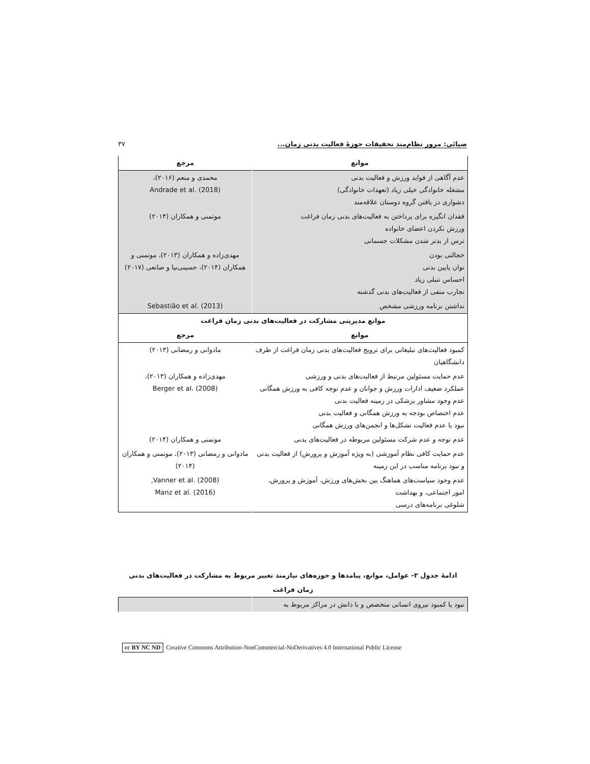ضیائی: مرور نظام‌مند تحقیقات حوزهٔ فعالیت بدنی زمان... ۳۷
| موانع | مرجع |
| --- | --- |
| عدم آگاهی از فواید ورزش و فعالیت بدنی مشغله خانوادگی خیلی زیاد (تعهدات خانوادگی) دشواری در یافتن گروه دوستان علاقه‌مند | محمدی و منعم (۲۰۱۶)، Andrade et al. (2018) |
| فقدان انگیزه برای پرداختن به فعالیت‌های بدنی زمان فراغت ورزش نکردن اعضای خانواده ترس از بدتر شدن مشکلات جسمانی | موتمنی و همکاران (۲۰۱۴) |
| خجالتی بودن توان پایین بدنی احساس تنبلی زیاد تجارب منفی از فعالیت‌های بدنی گذشته | مهدی‌زاده و همکاران (۲۰۱۳)، موتمنی و همکاران (۲۰۱۴)، حسینی‌نیا و صانعی (۲۰۱۷) |
| نداشتن برنامه ورزشی مشخص | Sebastião et al. (2013) |
| موانع مدیریتی مشارکت در فعالیت‌های بدنی زمان فراغت | |
| موانع | مرجع |
| کمبود فعالیت‌های تبلیغاتی برای ترویج فعالیت‌های بدنی زمان فراغت از طرف دانشگاهیان | مادوانی و رمضانی (۲۰۱۳) |
| عدم حمایت مسئولین مرتبط از فعالیت‌های بدنی و ورزشی عملکرد ضعیف ادارات ورزش و جوانان و عدم توجه کافی به ورزش همگانی عدم وجود مشاور پزشکی در زمینه فعالیت بدنی عدم اختصاص بودجه به ورزش همگانی و فعالیت بدنی نبود یا عدم فعالیت تشکل‌ها و انجمن‌های ورزش همگانی | مهدی‌زاده و همکاران (۲۰۱۳)، Berger et al. (2008) |
| عدم توجه و عدم شرکت مسئولین مربوطه در فعالیت‌های بدنی | موتمنی و همکاران (۲۰۱۴) |
| عدم حمایت کافی نظام آموزشی (به ویژه آموزش و پرورش) از فعالیت بدنی و نبود برنامه مناسب در این زمینه | مادوانی و رمضانی (۲۰۱۳)، موتمنی و همکاران (۲۰۱۴) |
| عدم وجود سیاست‌های هماهنگ بین بخش‌های ورزش، آموزش و پرورش، امور اجتماعی، و بهداشت شلوغی برنامه‌های درسی | Vanner et al. (2008), Manz et al. (2016) |
ادامهٔ جدول ۲- عوامل، موانع، پیامدها و حوزه‌های نیازمند تغییر مربوط به مشارکت در فعالیت‌های بدنی
زمان فراغت
| نبود یا کمبود نیروی انسانی متخصص و با دانش در مراکز مربوط به | |
cc BY NC ND Creative Commons Attribution-NonCommercial-NoDerivatives 4.0 International Public License